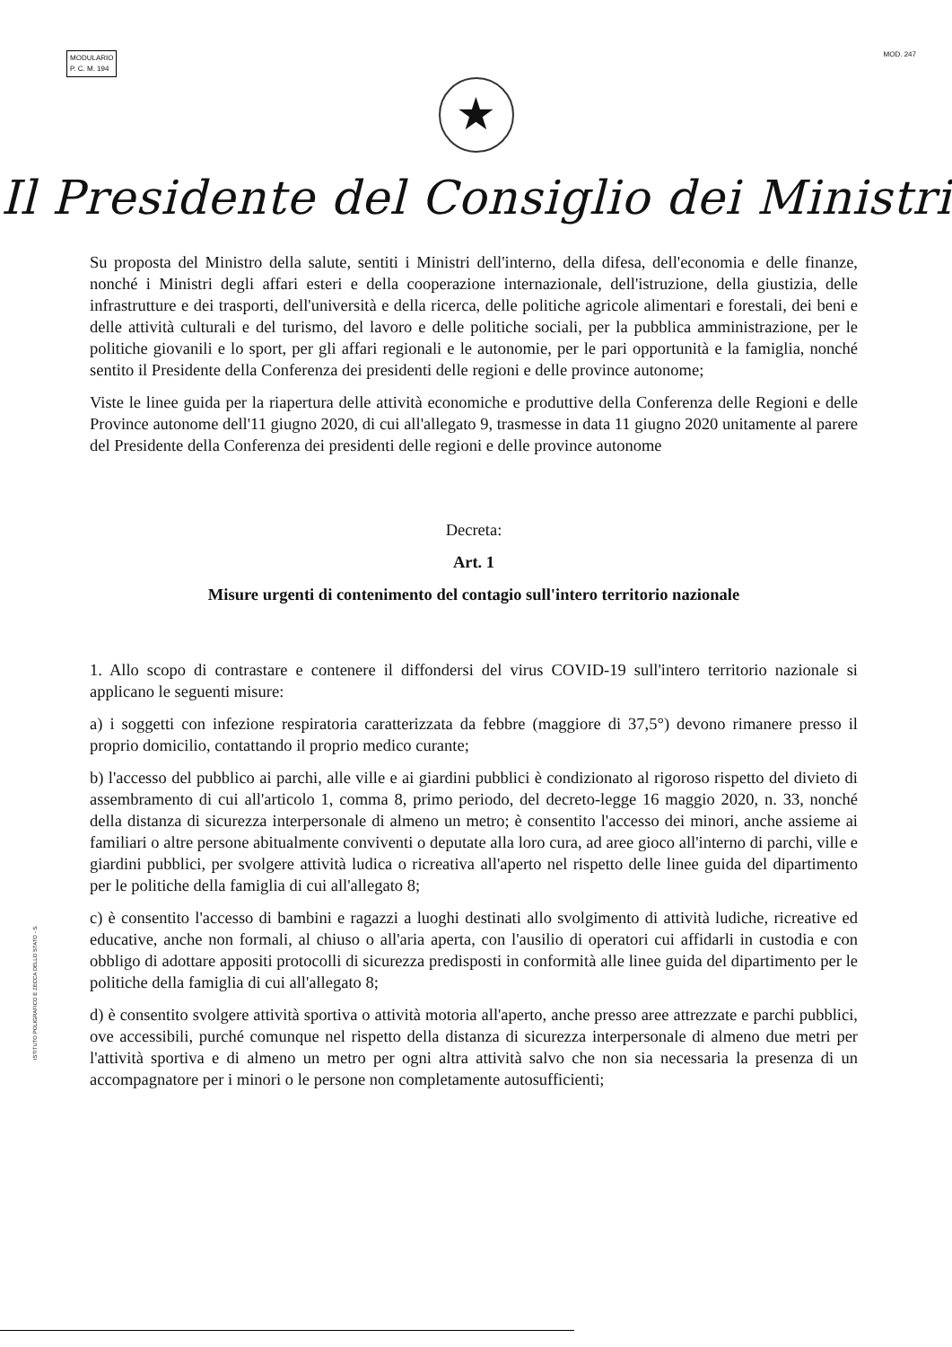MODULARIO
P. C. M. 194
MOD. 247
★
Il Presidente del Consiglio dei Ministri
Su proposta del Ministro della salute, sentiti i Ministri dell'interno, della difesa, dell'economia e delle finanze, nonché i Ministri degli affari esteri e della cooperazione internazionale, dell'istruzione, della giustizia, delle infrastrutture e dei trasporti, dell'università e della ricerca, delle politiche agricole alimentari e forestali, dei beni e delle attività culturali e del turismo, del lavoro e delle politiche sociali, per la pubblica amministrazione, per le politiche giovanili e lo sport, per gli affari regionali e le autonomie, per le pari opportunità e la famiglia, nonché sentito il Presidente della Conferenza dei presidenti delle regioni e delle province autonome;
Viste le linee guida per la riapertura delle attività economiche e produttive della Conferenza delle Regioni e delle Province autonome dell'11 giugno 2020, di cui all'allegato 9, trasmesse in data 11 giugno 2020 unitamente al parere del Presidente della Conferenza dei presidenti delle regioni e delle province autonome
Decreta:
Art. 1
Misure urgenti di contenimento del contagio sull'intero territorio nazionale
1. Allo scopo di contrastare e contenere il diffondersi del virus COVID-19 sull'intero territorio nazionale si applicano le seguenti misure:
a) i soggetti con infezione respiratoria caratterizzata da febbre (maggiore di 37,5°) devono rimanere presso il proprio domicilio, contattando il proprio medico curante;
b) l'accesso del pubblico ai parchi, alle ville e ai giardini pubblici è condizionato al rigoroso rispetto del divieto di assembramento di cui all'articolo 1, comma 8, primo periodo, del decreto-legge 16 maggio 2020, n. 33, nonché della distanza di sicurezza interpersonale di almeno un metro; è consentito l'accesso dei minori, anche assieme ai familiari o altre persone abitualmente conviventi o deputate alla loro cura, ad aree gioco all'interno di parchi, ville e giardini pubblici, per svolgere attività ludica o ricreativa all'aperto nel rispetto delle linee guida del dipartimento per le politiche della famiglia di cui all'allegato 8;
c) è consentito l'accesso di bambini e ragazzi a luoghi destinati allo svolgimento di attività ludiche, ricreative ed educative, anche non formali, al chiuso o all'aria aperta, con l'ausilio di operatori cui affidarli in custodia e con obbligo di adottare appositi protocolli di sicurezza predisposti in conformità alle linee guida del dipartimento per le politiche della famiglia di cui all'allegato 8;
d) è consentito svolgere attività sportiva o attività motoria all'aperto, anche presso aree attrezzate e parchi pubblici, ove accessibili, purché comunque nel rispetto della distanza di sicurezza interpersonale di almeno due metri per l'attività sportiva e di almeno un metro per ogni altra attività salvo che non sia necessaria la presenza di un accompagnatore per i minori o le persone non completamente autosufficienti;
ISTITUTO POLIGRAFICO E ZECCA DELLO STATO - S.